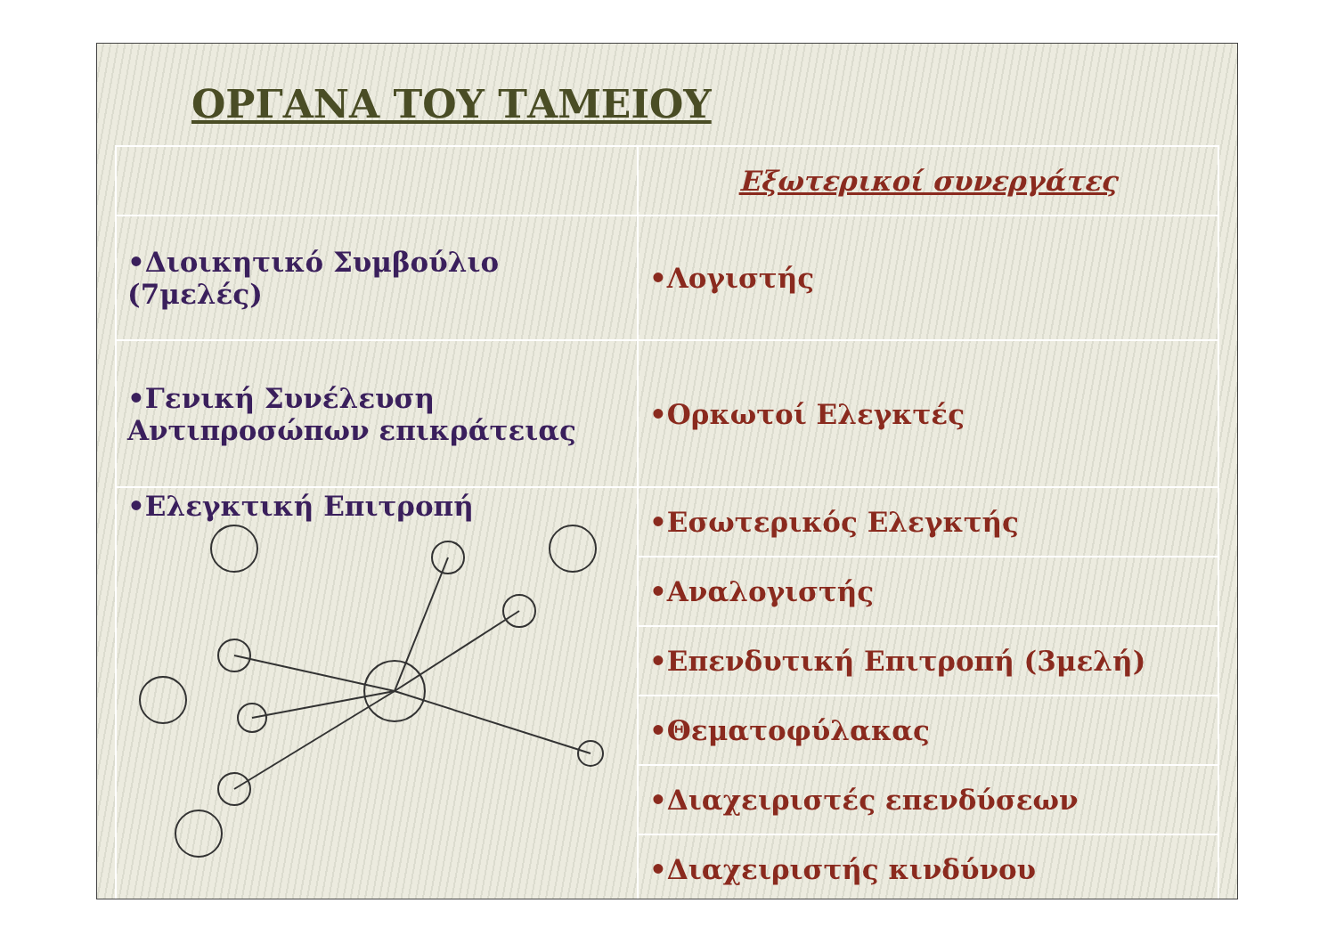ΟΡΓΑΝΑ ΤΟΥ ΤΑΜΕΙΟΥ
| | Εξωτερικοί συνεργάτες |
| •Διοικητικό Συμβούλιο (7μελές) | •Λογιστής |
| •Γενική Συνέλευση Αντιπροσώπων επικράτειας | •Ορκωτοί Ελεγκτές |
| •Ελεγκτική Επιτροπή | •Εσωτερικός Ελεγκτής |
| | •Αναλογιστής |
| | •Επενδυτική Επιτροπή (3μελή) |
| | •Θεματοφύλακας |
| | •Διαχειριστές επενδύσεων |
| | •Διαχειριστής κινδύνου |